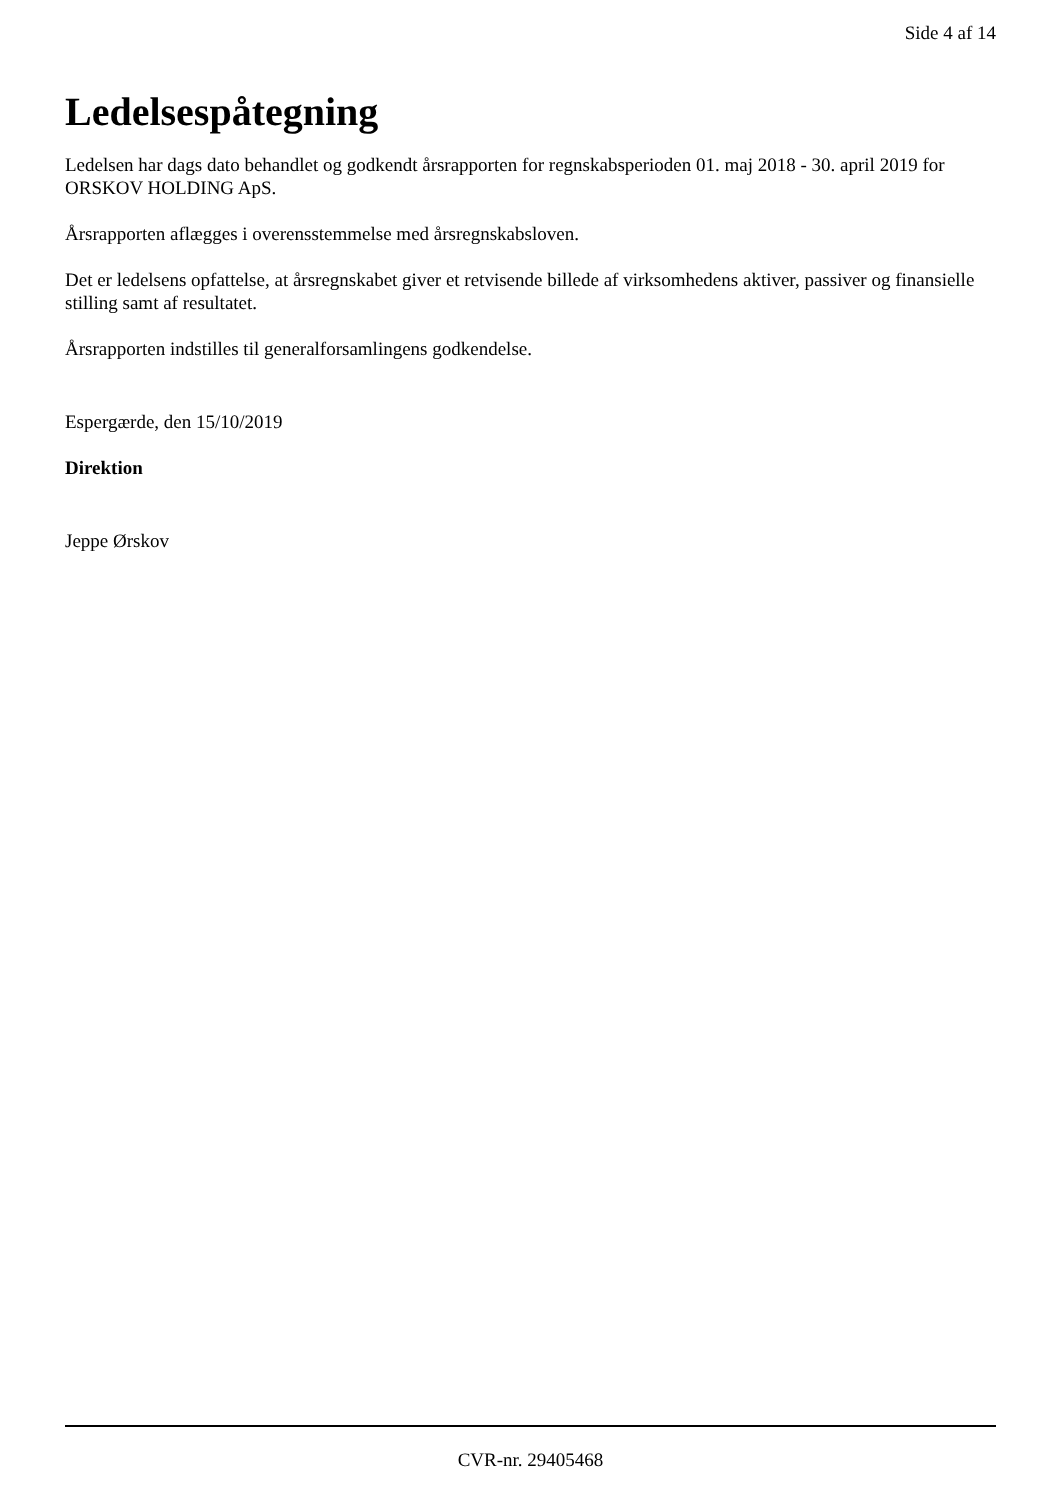Side 4 af 14
Ledelsespåtegning
Ledelsen har dags dato behandlet og godkendt årsrapporten for regnskabsperioden 01. maj 2018 - 30. april 2019 for ORSKOV HOLDING ApS.
Årsrapporten aflægges i overensstemmelse med årsregnskabsloven.
Det er ledelsens opfattelse, at årsregnskabet giver et retvisende billede af virksomhedens aktiver, passiver og finansielle stilling samt af resultatet.
Årsrapporten indstilles til generalforsamlingens godkendelse.
Espergærde, den 15/10/2019
Direktion
Jeppe Ørskov
CVR-nr. 29405468